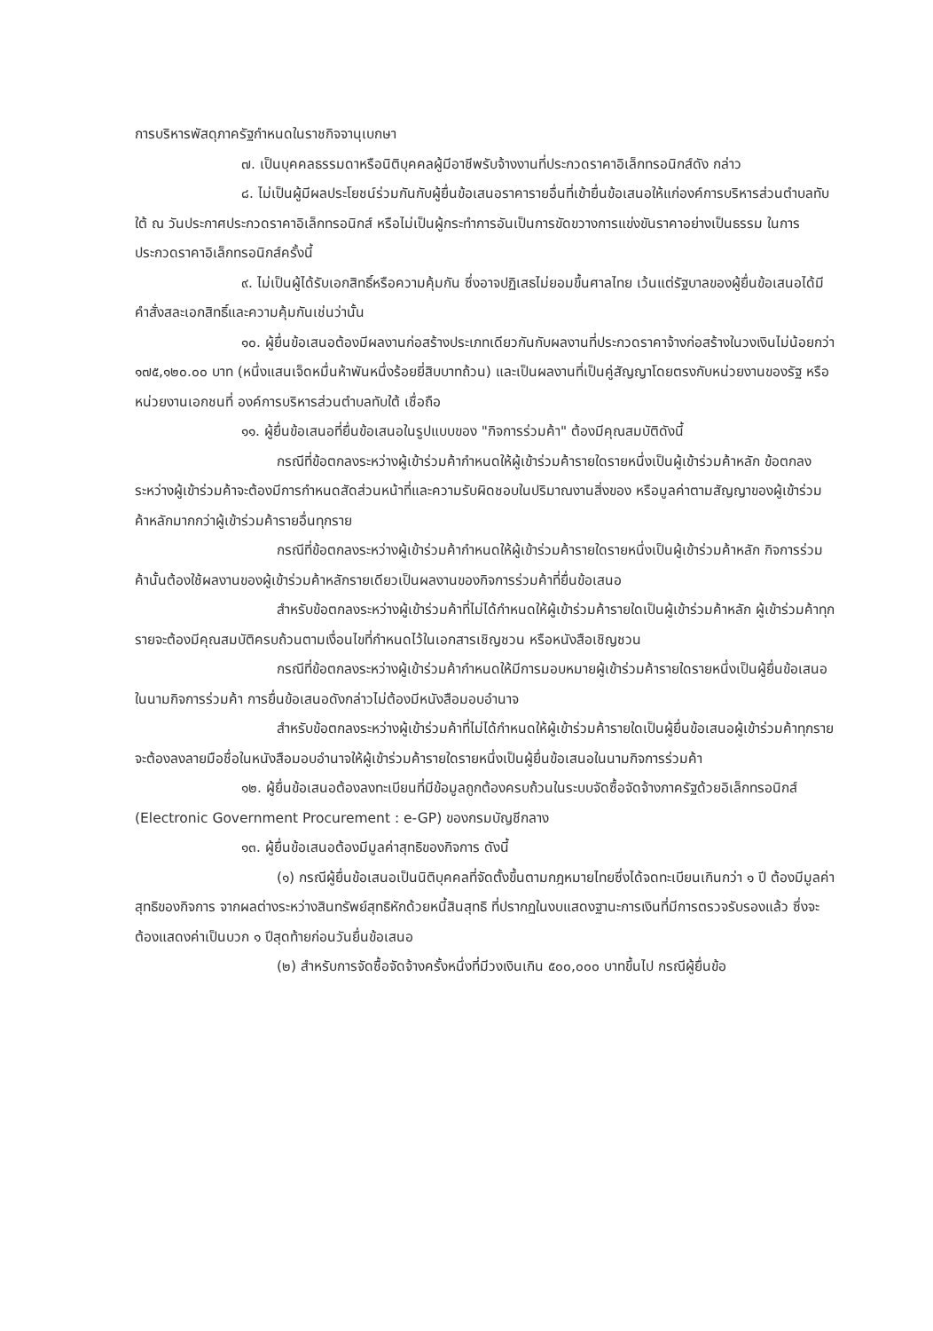การบริหารพัสดุภาครัฐกำหนดในราชกิจจานุเบกษา
๗. เป็นบุคคลธรรมดาหรือนิติบุคคลผู้มีอาชีพรับจ้างงานที่ประกวดราคาอิเล็กทรอนิกส์ดัง กล่าว
๘. ไม่เป็นผู้มีผลประโยชน์ร่วมกันกับผู้ยื่นข้อเสนอราคารายอื่นที่เข้ายื่นข้อเสนอให้แก่องค์การบริหารส่วนตำบลทับใต้ ณ วันประกาศประกวดราคาอิเล็กทรอนิกส์ หรือไม่เป็นผู้กระทำการอันเป็นการขัดขวางการแข่งขันราคาอย่างเป็นธรรม ในการประกวดราคาอิเล็กทรอนิกส์ครั้งนี้
๙. ไม่เป็นผู้ได้รับเอกสิทธิ์หรือความคุ้มกัน ซึ่งอาจปฏิเสธไม่ยอมขึ้นศาลไทย เว้นแต่รัฐบาลของผู้ยื่นข้อเสนอได้มีคำสั่งสละเอกสิทธิ์และความคุ้มกันเช่นว่านั้น
๑๐. ผู้ยื่นข้อเสนอต้องมีผลงานก่อสร้างประเภทเดียวกันกับผลงานที่ประกวดราคาจ้างก่อสร้างในวงเงินไม่น้อยกว่า ๑๗๕,๑๒๐.๐๐ บาท (หนึ่งแสนเจ็ดหมื่นห้าพันหนึ่งร้อยยี่สิบบาทถ้วน) และเป็นผลงานที่เป็นคู่สัญญาโดยตรงกับหน่วยงานของรัฐ หรือหน่วยงานเอกชนที่ องค์การบริหารส่วนตำบลทับใต้ เชื่อถือ
๑๑. ผู้ยื่นข้อเสนอที่ยื่นข้อเสนอในรูปแบบของ "กิจการร่วมค้า" ต้องมีคุณสมบัติดังนี้
กรณีที่ข้อตกลงระหว่างผู้เข้าร่วมค้ากำหนดให้ผู้เข้าร่วมค้ารายใดรายหนึ่งเป็นผู้เข้าร่วมค้าหลัก ข้อตกลงระหว่างผู้เข้าร่วมค้าจะต้องมีการกำหนดสัดส่วนหน้าที่และความรับผิดชอบในปริมาณงานสิ่งของ หรือมูลค่าตามสัญญาของผู้เข้าร่วมค้าหลักมากกว่าผู้เข้าร่วมค้ารายอื่นทุกราย
กรณีที่ข้อตกลงระหว่างผู้เข้าร่วมค้ากำหนดให้ผู้เข้าร่วมค้ารายใดรายหนึ่งเป็นผู้เข้าร่วมค้าหลัก กิจการร่วมค้านั้นต้องใช้ผลงานของผู้เข้าร่วมค้าหลักรายเดียวเป็นผลงานของกิจการร่วมค้าที่ยื่นข้อเสนอ
สำหรับข้อตกลงระหว่างผู้เข้าร่วมค้าที่ไม่ได้กำหนดให้ผู้เข้าร่วมค้ารายใดเป็นผู้เข้าร่วมค้าหลัก ผู้เข้าร่วมค้าทุกรายจะต้องมีคุณสมบัติครบถ้วนตามเงื่อนไขที่กำหนดไว้ในเอกสารเชิญชวน หรือหนังสือเชิญชวน
กรณีที่ข้อตกลงระหว่างผู้เข้าร่วมค้ากำหนดให้มีการมอบหมายผู้เข้าร่วมค้ารายใดรายหนึ่งเป็นผู้ยื่นข้อเสนอ ในนามกิจการร่วมค้า การยื่นข้อเสนอดังกล่าวไม่ต้องมีหนังสือมอบอำนาจ
สำหรับข้อตกลงระหว่างผู้เข้าร่วมค้าที่ไม่ได้กำหนดให้ผู้เข้าร่วมค้ารายใดเป็นผู้ยื่นข้อเสนอผู้เข้าร่วมค้าทุกรายจะต้องลงลายมือชื่อในหนังสือมอบอำนาจให้ผู้เข้าร่วมค้ารายใดรายหนึ่งเป็นผู้ยื่นข้อเสนอในนามกิจการร่วมค้า
๑๒. ผู้ยื่นข้อเสนอต้องลงทะเบียนที่มีข้อมูลถูกต้องครบถ้วนในระบบจัดซื้อจัดจ้างภาครัฐด้วยอิเล็กทรอนิกส์ (Electronic Government Procurement : e-GP) ของกรมบัญชีกลาง
๑๓. ผู้ยื่นข้อเสนอต้องมีมูลค่าสุทธิของกิจการ ดังนี้
(๑) กรณีผู้ยื่นข้อเสนอเป็นนิติบุคคลที่จัดตั้งขึ้นตามกฎหมายไทยซึ่งได้จดทะเบียนเกินกว่า ๑ ปี ต้องมีมูลค่าสุทธิของกิจการ จากผลต่างระหว่างสินทรัพย์สุทธิหักด้วยหนี้สินสุทธิ ที่ปรากฏในงบแสดงฐานะการเงินที่มีการตรวจรับรองแล้ว ซึ่งจะต้องแสดงค่าเป็นบวก ๑ ปีสุดท้ายก่อนวันยื่นข้อเสนอ
(๒) สำหรับการจัดซื้อจัดจ้างครั้งหนึ่งที่มีวงเงินเกิน ๕๐๐,๐๐๐ บาทขึ้นไป กรณีผู้ยื่นข้อ